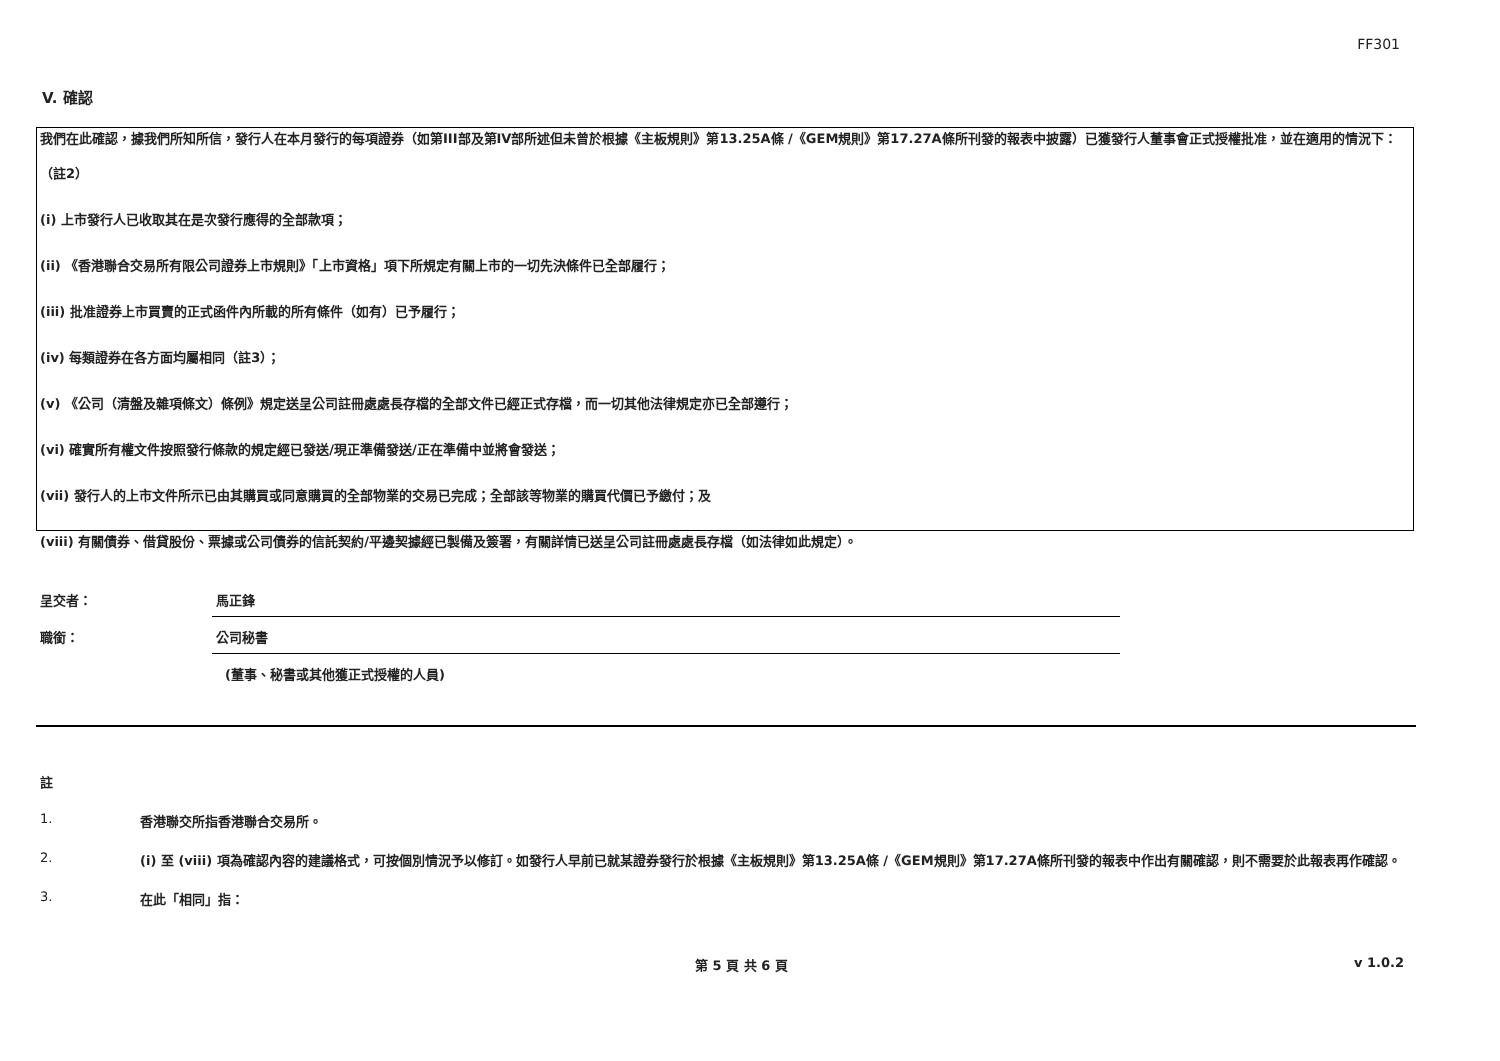FF301
V. 確認
我們在此確認，據我們所知所信，發行人在本月發行的每項證券（如第III部及第IV部所述但未曾於根據《主板規則》第13.25A條 /《GEM規則》第17.27A條所刊發的報表中披露）已獲發行人董事會正式授權批准，並在適用的情況下：
（註2）
(i) 上市發行人已收取其在是次發行應得的全部款項；
(ii) 《香港聯合交易所有限公司證券上市規則》「上市資格」項下所規定有關上市的一切先決條件已全部履行；
(iii) 批准證券上市買賣的正式函件內所載的所有條件（如有）已予履行；
(iv) 每類證券在各方面均屬相同（註3）；
(v) 《公司（清盤及雜項條文）條例》規定送呈公司註冊處處長存檔的全部文件已經正式存檔，而一切其他法律規定亦已全部遵行；
(vi) 確實所有權文件按照發行條款的規定經已發送/現正準備發送/正在準備中並將會發送；
(vii) 發行人的上市文件所示已由其購買或同意購買的全部物業的交易已完成；全部該等物業的購買代價已予繳付；及
(viii) 有關債券、借貸股份、票據或公司債券的信託契約/平邊契據經已製備及簽署，有關詳情已送呈公司註冊處處長存檔（如法律如此規定）。
呈交者： 馬正鋒
職銜： 公司秘書
(董事、秘書或其他獲正式授權的人員)
註
1. 香港聯交所指香港聯合交易所。
2. (i) 至 (viii) 項為確認內容的建議格式，可按個別情況予以修訂。如發行人早前已就某證券發行於根據《主板規則》第13.25A條 /《GEM規則》第17.27A條所刊發的報表中作出有關確認，則不需要於此報表再作確認。
3. 在此「相同」指：
第 5 頁 共 6 頁 v 1.0.2